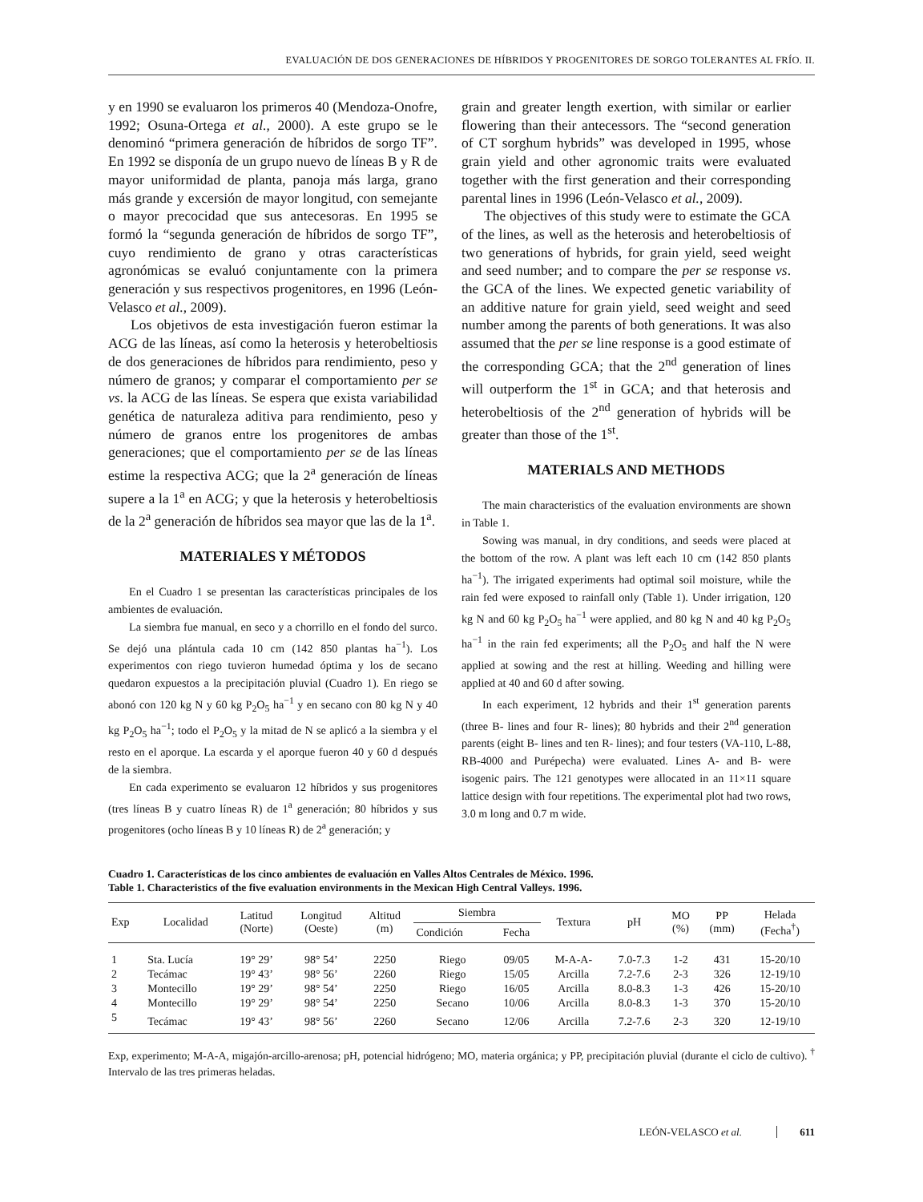EVALUACIÓN DE DOS GENERACIONES DE HÍBRIDOS Y PROGENITORES DE SORGO TOLERANTES AL FRÍO. II.
y en 1990 se evaluaron los primeros 40 (Mendoza-Onofre, 1992; Osuna-Ortega et al., 2000). A este grupo se le denominó “primera generación de híbridos de sorgo TF”. En 1992 se disponía de un grupo nuevo de líneas B y R de mayor uniformidad de planta, panoja más larga, grano más grande y excersión de mayor longitud, con semejante o mayor precocidad que sus antecesoras. En 1995 se formó la “segunda generación de híbridos de sorgo TF”, cuyo rendimiento de grano y otras características agronómicas se evaluó conjuntamente con la primera generación y sus respectivos progenitores, en 1996 (León-Velasco et al., 2009).
Los objetivos de esta investigación fueron estimar la ACG de las líneas, así como la heterosis y heterobeltiosis de dos generaciones de híbridos para rendimiento, peso y número de granos; y comparar el comportamiento per se vs. la ACG de las líneas. Se espera que exista variabilidad genética de naturaleza aditiva para rendimiento, peso y número de granos entre los progenitores de ambas generaciones; que el comportamiento per se de las líneas estime la respectiva ACG; que la 2<sup>a</sup> generación de líneas supere a la 1<sup>a</sup> en ACG; y que la heterosis y heterobeltiosis de la 2<sup>a</sup> generación de híbridos sea mayor que las de la 1<sup>a</sup>.
MATERIALES Y MÉTODOS
En el Cuadro 1 se presentan las características principales de los ambientes de evaluación.
La siembra fue manual, en seco y a chorrillo en el fondo del surco. Se dejó una plántula cada 10 cm (142 850 plantas ha<sup>−1</sup>). Los experimentos con riego tuvieron humedad óptima y los de secano quedaron expuestos a la precipitación pluvial (Cuadro 1). En riego se abonó con 120 kg N y 60 kg P<sub>2</sub>O<sub>5</sub> ha<sup>−1</sup> y en secano con 80 kg N y 40 kg P<sub>2</sub>O<sub>5</sub> ha<sup>−1</sup>; todo el P<sub>2</sub>O<sub>5</sub> y la mitad de N se aplicó a la siembra y el resto en el aporque. La escarda y el aporque fueron 40 y 60 d después de la siembra.
En cada experimento se evaluaron 12 híbridos y sus progenitores (tres líneas B y cuatro líneas R) de 1<sup>a</sup> generación; 80 híbridos y sus progenitores (ocho líneas B y 10 líneas R) de 2<sup>a</sup> generación; y
grain and greater length exertion, with similar or earlier flowering than their antecessors. The “second generation of CT sorghum hybrids” was developed in 1995, whose grain yield and other agronomic traits were evaluated together with the first generation and their corresponding parental lines in 1996 (León-Velasco et al., 2009).
The objectives of this study were to estimate the GCA of the lines, as well as the heterosis and heterobeltiosis of two generations of hybrids, for grain yield, seed weight and seed number; and to compare the per se response vs. the GCA of the lines. We expected genetic variability of an additive nature for grain yield, seed weight and seed number among the parents of both generations. It was also assumed that the per se line response is a good estimate of the corresponding GCA; that the 2<sup>nd</sup> generation of lines will outperform the 1<sup>st</sup> in GCA; and that heterosis and heterobeltiosis of the 2<sup>nd</sup> generation of hybrids will be greater than those of the 1<sup>st</sup>.
MATERIALS AND METHODS
The main characteristics of the evaluation environments are shown in Table 1.
Sowing was manual, in dry conditions, and seeds were placed at the bottom of the row. A plant was left each 10 cm (142 850 plants ha<sup>−1</sup>). The irrigated experiments had optimal soil moisture, while the rain fed were exposed to rainfall only (Table 1). Under irrigation, 120 kg N and 60 kg P<sub>2</sub>O<sub>5</sub> ha<sup>−1</sup> were applied, and 80 kg N and 40 kg P<sub>2</sub>O<sub>5</sub> ha<sup>−1</sup> in the rain fed experiments; all the P<sub>2</sub>O<sub>5</sub> and half the N were applied at sowing and the rest at hilling. Weeding and hilling were applied at 40 and 60 d after sowing.
In each experiment, 12 hybrids and their 1<sup>st</sup> generation parents (three B- lines and four R- lines); 80 hybrids and their 2<sup>nd</sup> generation parents (eight B- lines and ten R- lines); and four testers (VA-110, L-88, RB-4000 and Purépecha) were evaluated. Lines A- and B- were isogenic pairs. The 121 genotypes were allocated in an 11×11 square lattice design with four repetitions. The experimental plot had two rows, 3.0 m long and 0.7 m wide.
Cuadro 1. Características de los cinco ambientes de evaluación en Valles Altos Centrales de México. 1996.
Table 1. Characteristics of the five evaluation environments in the Mexican High Central Valleys. 1996.
| Exp | Localidad | Latitud (Norte) | Longitud (Oeste) | Altitud (m) | Siembra | | Textura | pH | MO (%) | PP (mm) | Helada (Fecha<sup>†</sup>) |
| --- | --- | --- | --- | --- | --- | --- | --- | --- | --- | --- | --- |
| | | | | | Condición | Fecha | | | | | |
| 1 | Sta. Lucía | 19° 29’ | 98° 54’ | 2250 | Riego | 09/05 | M-A-A- | 7.0-7.3 | 1-2 | 431 | 15-20/10 |
| 2 | Tecámac | 19° 43’ | 98° 56’ | 2260 | Riego | 15/05 | Arcilla | 7.2-7.6 | 2-3 | 326 | 12-19/10 |
| 3 | Montecillo | 19° 29’ | 98° 54’ | 2250 | Riego | 16/05 | Arcilla | 8.0-8.3 | 1-3 | 426 | 15-20/10 |
| 4 | Montecillo | 19° 29’ | 98° 54’ | 2250 | Secano | 10/06 | Arcilla | 8.0-8.3 | 1-3 | 370 | 15-20/10 |
| 5 | Tecámac | 19° 43’ | 98° 56’ | 2260 | Secano | 12/06 | Arcilla | 7.2-7.6 | 2-3 | 320 | 12-19/10 |
Exp, experimento; M-A-A, migajón-arcillo-arenosa; pH, potencial hidrógeno; MO, materia orgánica; y PP, precipitación pluvial (durante el ciclo de cultivo). <sup>†</sup> Intervalo de las tres primeras heladas.
LEÓN-VELASCO et al. 611